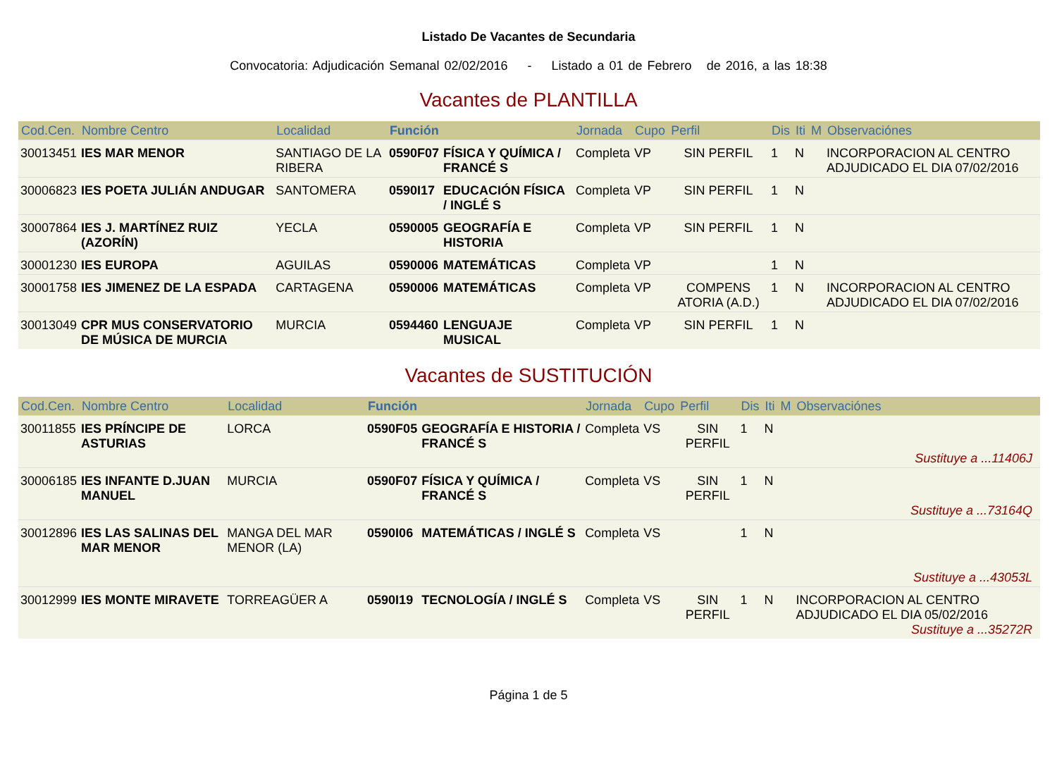Listado De Vacantes de Secundaria
Convocatoria: Adjudicación Semanal 02/02/2016 - Listado a 01 de Febrero de 2016, a las 18:38
Vacantes de PLANTILLA
| Cod.Cen. | Nombre Centro | Localidad | Función | | Jornada | Cupo | Perfil | Dis | Iti | M | Observaciónes |
| --- | --- | --- | --- | --- | --- | --- | --- | --- | --- | --- | --- |
| 30013451 | IES MAR MENOR | SANTIAGO DE LA RIBERA | 0590F07 | FÍSICA Y QUÍMICA / FRANCÉ S | Completa | VP | SIN PERFIL | 1 | N | | INCORPORACION AL CENTRO ADJUDICADO EL DIA 07/02/2016 |
| 30006823 | IES POETA JULIÁN ANDUGAR | SANTOMERA | 0590I17 | EDUCACIÓN FÍSICA / INGLÉ S | Completa | VP | SIN PERFIL | 1 | N | | |
| 30007864 | IES J. MARTÍNEZ RUIZ (AZORÍN) | YECLA | 0590005 | GEOGRAFÍA E HISTORIA | Completa | VP | SIN PERFIL | 1 | N | | |
| 30001230 | IES EUROPA | AGUILAS | 0590006 | MATEMÁTICAS | Completa | VP | | 1 | N | | |
| 30001758 | IES JIMENEZ DE LA ESPADA | CARTAGENA | 0590006 | MATEMÁTICAS | Completa | VP | COMPENS ATORIA (A.D.) | 1 | N | | INCORPORACION AL CENTRO ADJUDICADO EL DIA 07/02/2016 |
| 30013049 | CPR MUS CONSERVATORIO DE MÚSICA DE MURCIA | MURCIA | 0594460 | LENGUAJE MUSICAL | Completa | VP | SIN PERFIL | 1 | N | | |
Vacantes de SUSTITUCIÓN
| Cod.Cen. | Nombre Centro | Localidad | Función | | Jornada | Cupo | Perfil | Dis | Iti | M | Observaciónes |
| --- | --- | --- | --- | --- | --- | --- | --- | --- | --- | --- | --- |
| 30011855 | IES PRÍNCIPE DE ASTURIAS | LORCA | 0590F05 | GEOGRAFÍA E HISTORIA / FRANCÉ S | Completa | VS | SIN PERFIL | 1 | N | | Sustituye a ...11406J |
| 30006185 | IES INFANTE D.JUAN MANUEL | MURCIA | 0590F07 | FÍSICA Y QUÍMICA / FRANCÉ S | Completa | VS | SIN PERFIL | 1 | N | | Sustituye a ...73164Q |
| 30012896 | IES LAS SALINAS DEL MAR MENOR | MANGA DEL MAR MENOR (LA) | 0590I06 | MATEMÁTICAS / INGLÉ S | Completa | VS | | 1 | N | | Sustituye a ...43053L |
| 30012999 | IES MONTE MIRAVETE | TORREAGÜER A | 0590I19 | TECNOLOGÍA / INGLÉ S | Completa | VS | SIN PERFIL | 1 | N | | INCORPORACION AL CENTRO ADJUDICADO EL DIA 05/02/2016 Sustituye a ...35272R |
Página 1 de 5